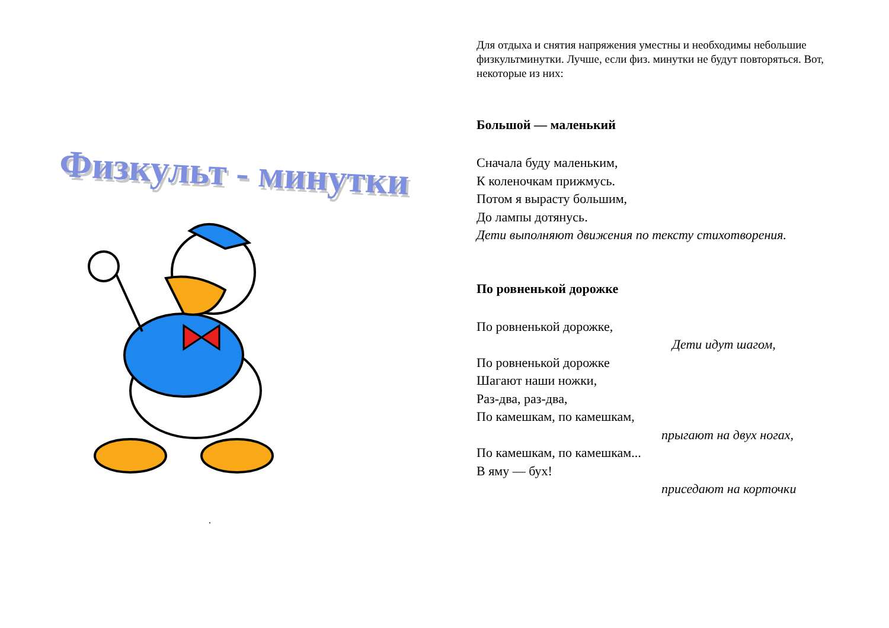Физкульт - минутки
.
Для отдыха и снятия напряжения уместны и необходимы небольшие физкультминутки. Лучше, если физ. минутки не будут повторяться. Вот, некоторые из них:
Большой — маленький
Сначала буду маленьким,
К коленочкам прижмусь.
Потом я вырасту большим,
До лампы дотянусь.
Дети выполняют движения по тексту стихотворения.
По ровненькой дорожке
По ровненькой дорожке,
Дети идут шагом,
По ровненькой дорожке
Шагают наши ножки,
Раз-два, раз-два,
По камешкам, по камешкам,
прыгают на двух ногах,
По камешкам, по камешкам...
В яму — бух!
приседают на корточки